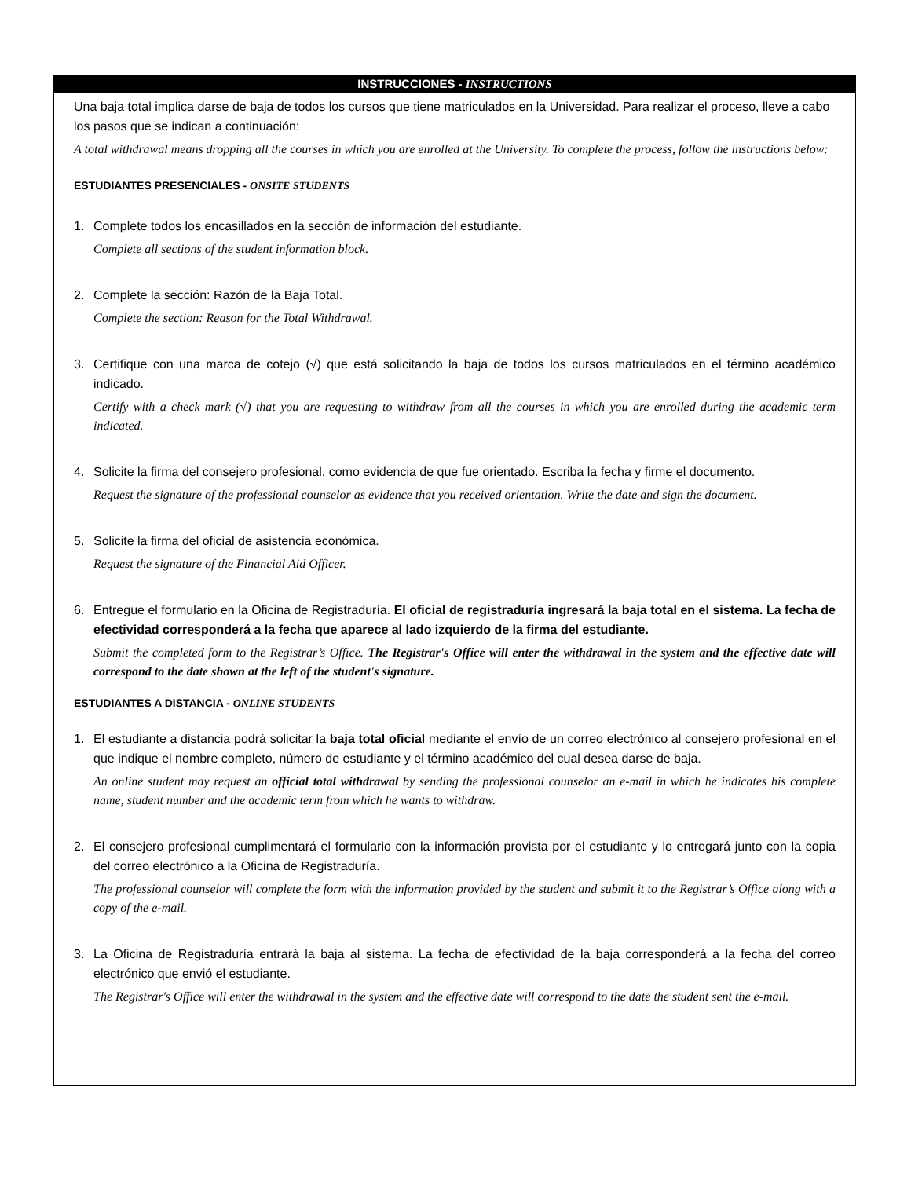INSTRUCCIONES - INSTRUCTIONS
Una baja total implica darse de baja de todos los cursos que tiene matriculados en la Universidad. Para realizar el proceso, lleve a cabo los pasos que se indican a continuación:
A total withdrawal means dropping all the courses in which you are enrolled at the University. To complete the process, follow the instructions below:
ESTUDIANTES PRESENCIALES - ONSITE STUDENTS
1. Complete todos los encasillados en la sección de información del estudiante.
Complete all sections of the student information block.
2. Complete la sección: Razón de la Baja Total.
Complete the section: Reason for the Total Withdrawal.
3. Certifique con una marca de cotejo (√) que está solicitando la baja de todos los cursos matriculados en el término académico indicado.
Certify with a check mark (√) that you are requesting to withdraw from all the courses in which you are enrolled during the academic term indicated.
4. Solicite la firma del consejero profesional, como evidencia de que fue orientado. Escriba la fecha y firme el documento.
Request the signature of the professional counselor as evidence that you received orientation. Write the date and sign the document.
5. Solicite la firma del oficial de asistencia económica.
Request the signature of the Financial Aid Officer.
6. Entregue el formulario en la Oficina de Registraduría. El oficial de registraduría ingresará la baja total en el sistema. La fecha de efectividad corresponderá a la fecha que aparece al lado izquierdo de la firma del estudiante.
Submit the completed form to the Registrar’s Office. The Registrar's Office will enter the withdrawal in the system and the effective date will correspond to the date shown at the left of the student's signature.
ESTUDIANTES A DISTANCIA - ONLINE STUDENTS
1. El estudiante a distancia podrá solicitar la baja total oficial mediante el envío de un correo electrónico al consejero profesional en el que indique el nombre completo, número de estudiante y el término académico del cual desea darse de baja.
An online student may request an official total withdrawal by sending the professional counselor an e-mail in which he indicates his complete name, student number and the academic term from which he wants to withdraw.
2. El consejero profesional cumplimentará el formulario con la información provista por el estudiante y lo entregará junto con la copia del correo electrónico a la Oficina de Registraduría.
The professional counselor will complete the form with the information provided by the student and submit it to the Registrar’s Office along with a copy of the e-mail.
3. La Oficina de Registraduría entrará la baja al sistema. La fecha de efectividad de la baja corresponderá a la fecha del correo electrónico que envió el estudiante.
The Registrar's Office will enter the withdrawal in the system and the effective date will correspond to the date the student sent the e-mail.